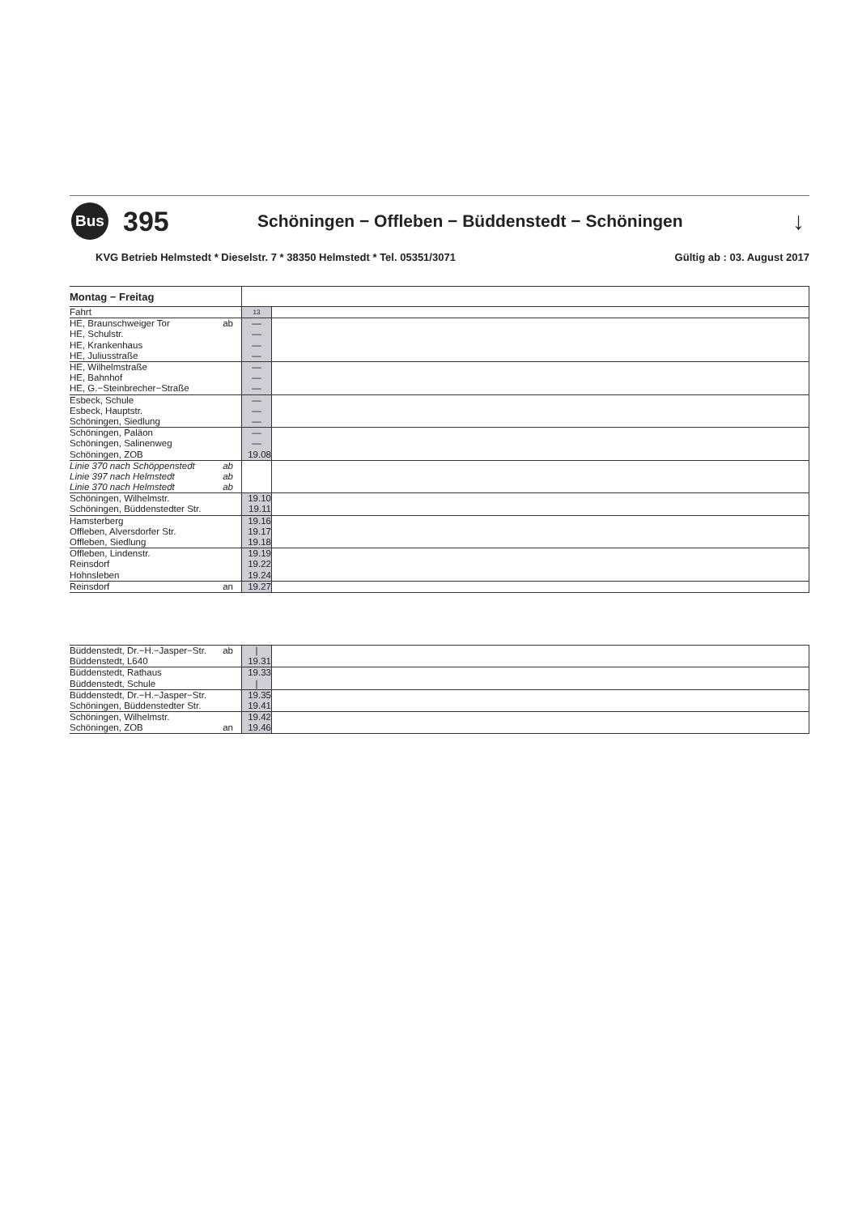Bus
395
Schöningen − Offleben − Büddenstedt − Schöningen
↓
KVG Betrieb Helmstedt * Dieselstr. 7 * 38350 Helmstedt * Tel. 05351/3071 Gültig ab : 03. August 2017
| Montag − Freitag | | |
| Fahrt | 13 | |
| HE, Braunschweiger Tor ab | — | |
| HE, Schulstr. | — | |
| HE, Krankenhaus | — | |
| HE, Juliusstraße | — | |
| HE, Wilhelmstraße | — | |
| HE, Bahnhof | — | |
| HE, G.−Steinbrecher−Straße | — | |
| Esbeck, Schule | — | |
| Esbeck, Hauptstr. | — | |
| Schöningen, Siedlung | — | |
| Schöningen, Paläon | — | |
| Schöningen, Salinenweg | — | |
| Schöningen, ZOB | 19.08 | |
| Linie 370 nach Schöppenstedt ab | | |
| Linie 397 nach Helmstedt ab | | |
| Linie 370 nach Helmstedt ab | | |
| Schöningen, Wilhelmstr. | 19.10 | |
| Schöningen, Büddenstedter Str. | 19.11 | |
| Hamsterberg | 19.16 | |
| Offleben, Alversdorfer Str. | 19.17 | |
| Offleben, Siedlung | 19.18 | |
| Offleben, Lindenstr. | 19.19 | |
| Reinsdorf | 19.22 | |
| Hohnsleben | 19.24 | |
| Reinsdorf an | 19.27 | |
| Büddenstedt, Dr.−H.−Jasper−Str. ab | / | |
| Büddenstedt, L640 | 19.31 | |
| Büddenstedt, Rathaus | 19.33 | |
| Büddenstedt, Schule | / | |
| Büddenstedt, Dr.−H.−Jasper−Str. | 19.35 | |
| Schöningen, Büddenstedter Str. | 19.41 | |
| Schöningen, Wilhelmstr. | 19.42 | |
| Schöningen, ZOB an | 19.46 | |